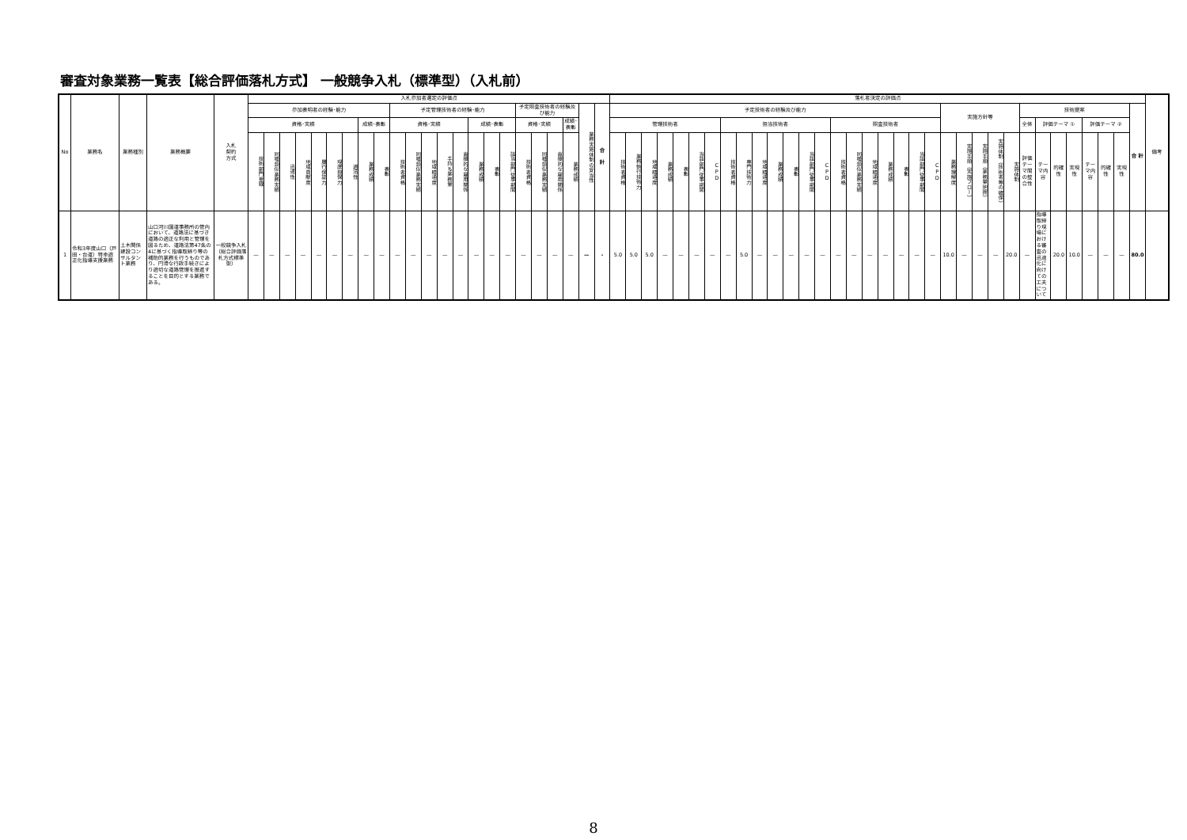審査対象業務一覧表【総合評価落札方式】 一般競争入札（標準型）（入札前）
| No | 業務名 | 業務種別 | 業務概要 | 入札 契約 方式 | 入札参加者選定の評価点 | | | | | | | | | | | | | | | | | | | | | | | 落札者決定の評価点 | | | | | | | | | | | | | | | | | | | | | | | | | | | | | | | | | | 備考 |
| --- | --- | --- | --- | --- | --- | --- | --- | --- | --- | --- | --- | --- | --- | --- | --- | --- | --- | --- | --- | --- | --- | --- | --- | --- | --- | --- | --- | --- | --- | --- | --- | --- | --- | --- | --- | --- | --- | --- | --- | --- | --- | --- | --- | --- | --- | --- | --- | --- | --- | --- | --- | --- | --- | --- | --- | --- | --- | --- | --- | --- | --- | --- |
| | | | | | 参加表明者の経験･能力 | | | | | | | | | 予定管理技術者の経験･能力 | | | | | | | | 予定照査技術者の経験及び能力 | | | | 業務実施体制の妥当性 | 合 計 | 予定技術者の経験及び能力 | | | | | | | | | | | | | | | | | | | | | 実施方針等 | | | | | 技術提案 | | | | | | | 合 計 | |
| | | | | | 資格･実績 | | | | | | | 成績･表彰 | | 資格･実績 | | | | | 成績･表彰 | | | 資格･実績 | | | 成績･表彰 | | | 管理技術者 | | | | | | | 担当技術者 | | | | | | | 照査技術者 | | | | | | | | | | | | 全体 | 評価テーマ ① | | | 評価テーマ ② | | | | |
| | | | | | 技術部門登録 | 同種類似業務実績 | 迅速性 | 地域貢献度 | 履行保証力 | 現底担保力 | 適法性 | 業務成績 | 表彰 | 技術者資格 | 同種類似業務実績 | 地域精通度 | 手持ち業務量 | 直接的な雇用関係 | 業務成績 | 表彰 | 該当部門従事期間 | 技術者資格 | 同種類似業務実績 | 直接的な雇用関係 | 業務成績 | | | 技術者資格 | 業務執行技術力 | 地域精通度 | 業務成績 | 表彰 | 当該部門従事期間 | CPD | 技術者資格 | 専門技術力 | 地域精通度 | 業務成績 | 表彰 | 当該部門従事期間 | CPD | 技術者資格 | 同種類似業務実績 | 地域精通度 | 業務成績 | 表彰 | 当該部門従事期間 | CPD | 業務理解度 | 実施手順（実施フロー） | 実施手順（業務量把握） | 実施体制（技術者等の確保） | 実施体制 | 評価テーマ間の整合性 | テーマ内容 | 的確性 | 実現性 | テーマ内容 | 的確性 | 実現性 | | |
| 1 | 令和3年度山口（戸田・台道）特車適正化指導支援業務 | 土木関係建設コンサルタント業務 | 山口河川国道事務所の管内において、道路法に基づき道路の適正な利用と管理を図るため、道路法第47条の4に基づく指導取締り等の補助的業務を行うものであり、円滑な行政手続きにより適切な道路管理を推進することを目的とする業務である。 | 一般競争入札（総合評価落札方式標準型） | — | — | — | — | — | — | — | — | — | — | — | — | — | — | — | — | — | — | — | — | — | — | - | 5.0 | 5.0 | 5.0 | — | — | — | — | — | 5.0 | — | — | — | — | — | — | — | — | — | — | — | — | 10.0 | — | — | — | 20.0 | — | 指導取締り現場における審査の迅速化に向けての工夫について | 20.0 | 10.0 | — | — | — | 80.0 | |
8